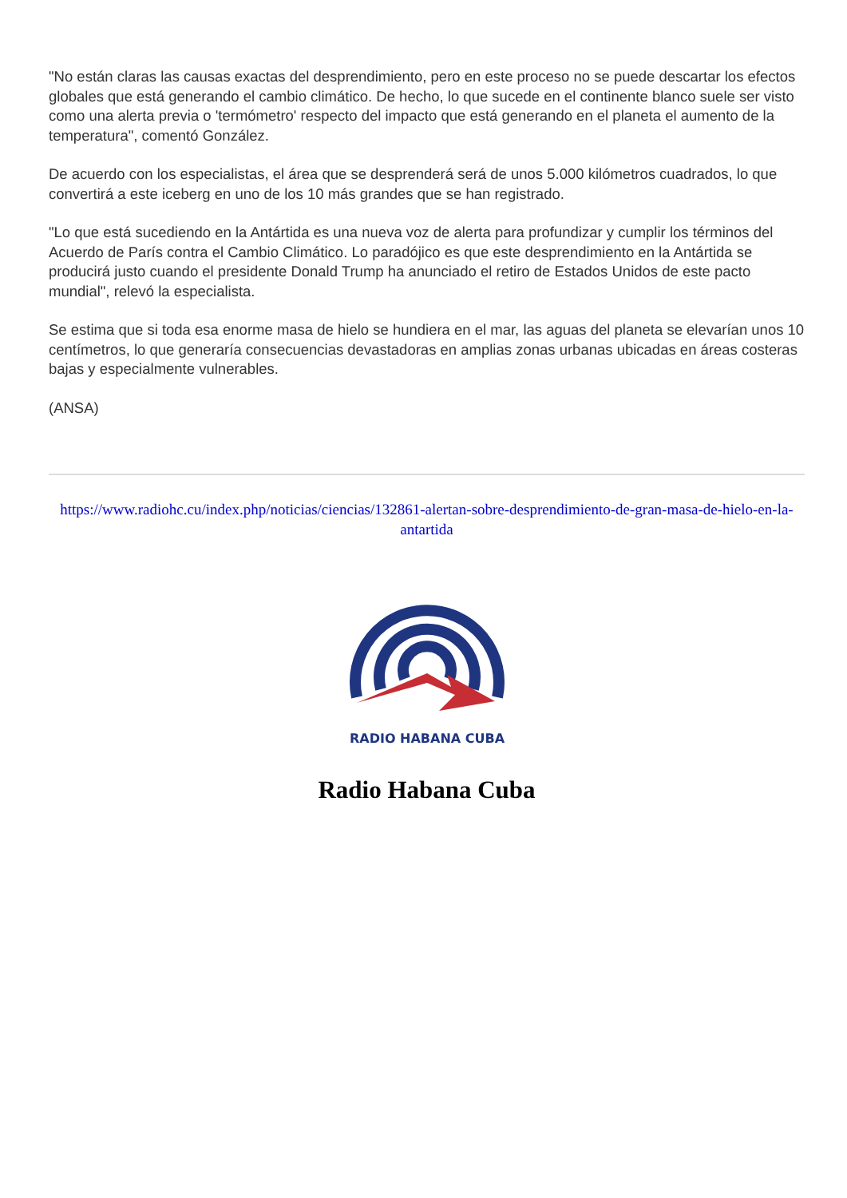"No están claras las causas exactas del desprendimiento, pero en este proceso no se puede descartar los efectos globales que está generando el cambio climático. De hecho, lo que sucede en el continente blanco suele ser visto como una alerta previa o 'termómetro' respecto del impacto que está generando en el planeta el aumento de la temperatura", comentó González.
De acuerdo con los especialistas, el área que se desprenderá será de unos 5.000 kilómetros cuadrados, lo que convertirá a este iceberg en uno de los 10 más grandes que se han registrado.
"Lo que está sucediendo en la Antártida es una nueva voz de alerta para profundizar y cumplir los términos del Acuerdo de París contra el Cambio Climático. Lo paradójico es que este desprendimiento en la Antártida se producirá justo cuando el presidente Donald Trump ha anunciado el retiro de Estados Unidos de este pacto mundial", relevó la especialista.
Se estima que si toda esa enorme masa de hielo se hundiera en el mar, las aguas del planeta se elevarían unos 10 centímetros, lo que generaría consecuencias devastadoras en amplias zonas urbanas ubicadas en áreas costeras bajas y especialmente vulnerables.
(ANSA)
https://www.radiohc.cu/index.php/noticias/ciencias/132861-alertan-sobre-desprendimiento-de-gran-masa-de-hielo-en-la-antartida
RADIO HABANA CUBA
Radio Habana Cuba